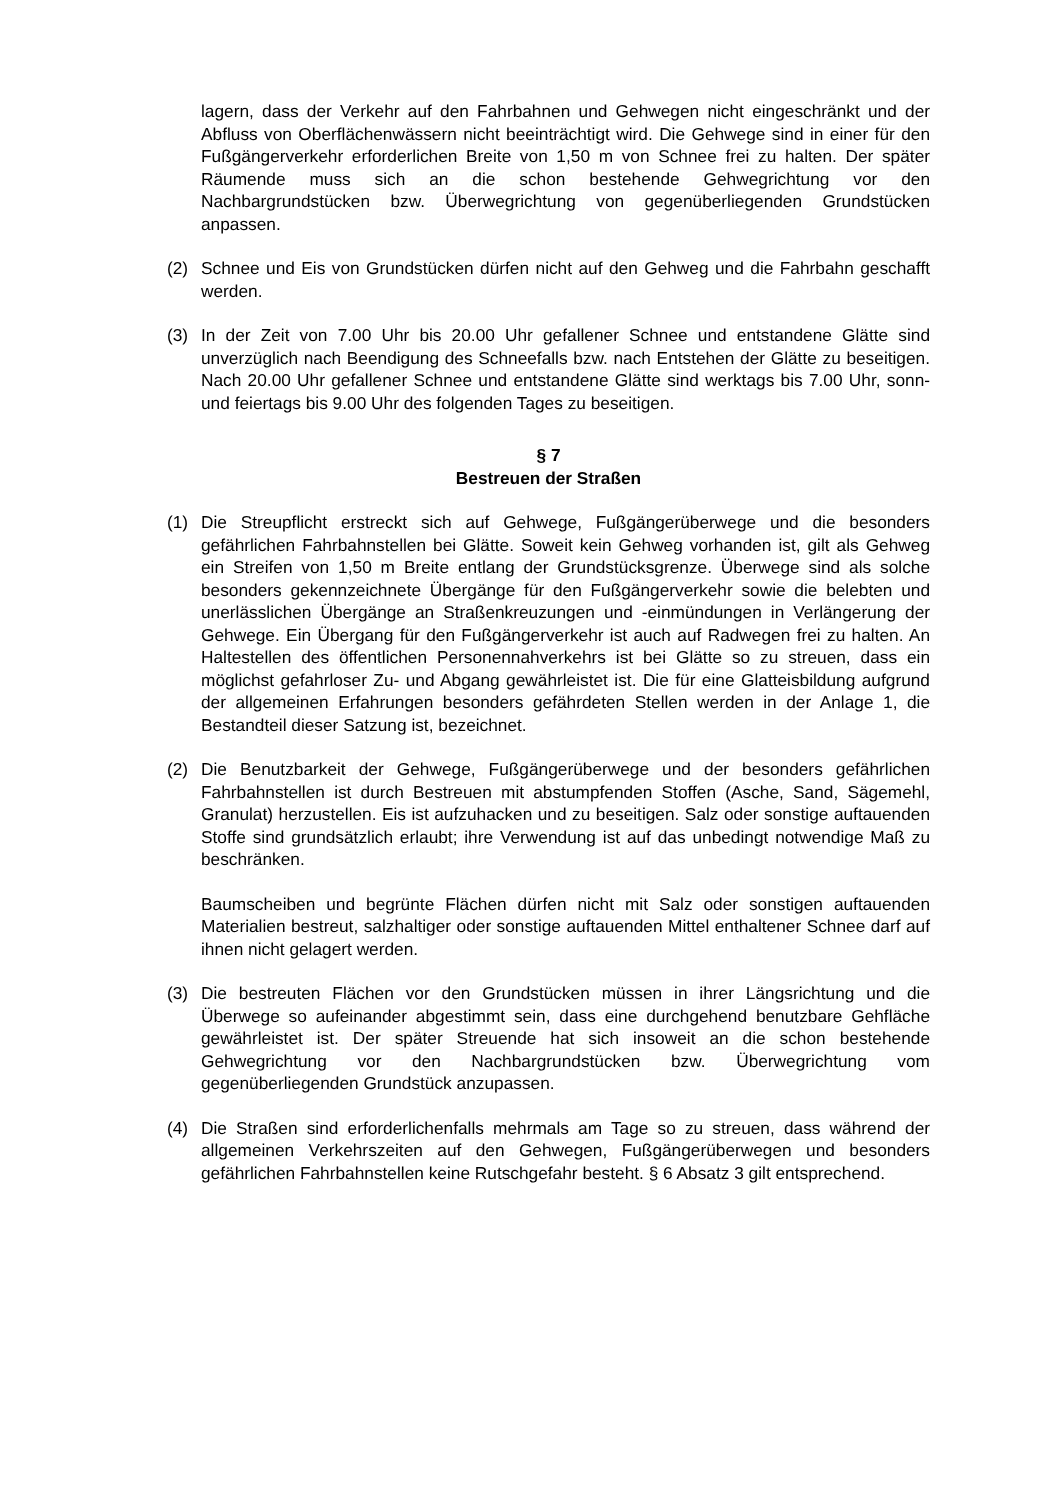lagern, dass der Verkehr auf den Fahrbahnen und Gehwegen nicht eingeschränkt und der Abfluss von Oberflächenwässern nicht beeinträchtigt wird. Die Gehwege sind in einer für den Fußgängerverkehr erforderlichen Breite von 1,50 m von Schnee frei zu halten. Der später Räumende muss sich an die schon bestehende Gehwegrichtung vor den Nachbargrundstücken bzw. Überwegrichtung von gegenüberliegenden Grundstücken anpassen.
(2) Schnee und Eis von Grundstücken dürfen nicht auf den Gehweg und die Fahrbahn geschafft werden.
(3) In der Zeit von 7.00 Uhr bis 20.00 Uhr gefallener Schnee und entstandene Glätte sind unverzüglich nach Beendigung des Schneefalls bzw. nach Entstehen der Glätte zu beseitigen. Nach 20.00 Uhr gefallener Schnee und entstandene Glätte sind werktags bis 7.00 Uhr, sonn- und feiertags bis 9.00 Uhr des folgenden Tages zu beseitigen.
§ 7
Bestreuen der Straßen
(1) Die Streupflicht erstreckt sich auf Gehwege, Fußgängerüberwege und die besonders gefährlichen Fahrbahnstellen bei Glätte. Soweit kein Gehweg vorhanden ist, gilt als Gehweg ein Streifen von 1,50 m Breite entlang der Grundstücksgrenze. Überwege sind als solche besonders gekennzeichnete Übergänge für den Fußgängerverkehr sowie die belebten und unerlässlichen Übergänge an Straßenkreuzungen und -einmündungen in Verlängerung der Gehwege. Ein Übergang für den Fußgängerverkehr ist auch auf Radwegen frei zu halten. An Haltestellen des öffentlichen Personennahverkehrs ist bei Glätte so zu streuen, dass ein möglichst gefahrloser Zu- und Abgang gewährleistet ist. Die für eine Glatteisbildung aufgrund der allgemeinen Erfahrungen besonders gefährdeten Stellen werden in der Anlage 1, die Bestandteil dieser Satzung ist, bezeichnet.
(2) Die Benutzbarkeit der Gehwege, Fußgängerüberwege und der besonders gefährlichen Fahrbahnstellen ist durch Bestreuen mit abstumpfenden Stoffen (Asche, Sand, Sägemehl, Granulat) herzustellen. Eis ist aufzuhacken und zu beseitigen. Salz oder sonstige auftauenden Stoffe sind grundsätzlich erlaubt; ihre Verwendung ist auf das unbedingt notwendige Maß zu beschränken.
Baumscheiben und begrünte Flächen dürfen nicht mit Salz oder sonstigen auftauenden Materialien bestreut, salzhaltiger oder sonstige auftauenden Mittel enthaltener Schnee darf auf ihnen nicht gelagert werden.
(3) Die bestreuten Flächen vor den Grundstücken müssen in ihrer Längsrichtung und die Überwege so aufeinander abgestimmt sein, dass eine durchgehend benutzbare Gehfläche gewährleistet ist. Der später Streuende hat sich insoweit an die schon bestehende Gehwegrichtung vor den Nachbargrundstücken bzw. Überwegrichtung vom gegenüberliegenden Grundstück anzupassen.
(4) Die Straßen sind erforderlichenfalls mehrmals am Tage so zu streuen, dass während der allgemeinen Verkehrszeiten auf den Gehwegen, Fußgängerüberwegen und besonders gefährlichen Fahrbahnstellen keine Rutschgefahr besteht. § 6 Absatz 3 gilt entsprechend.